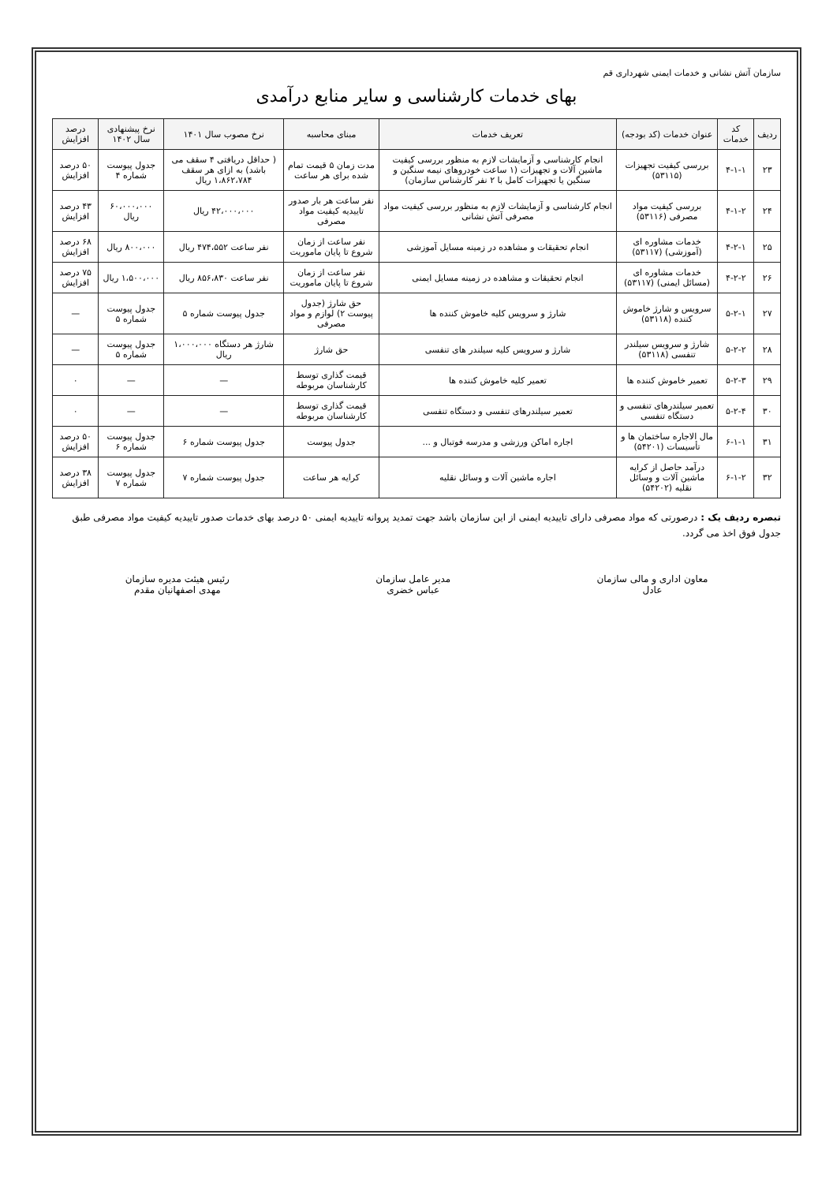سازمان آتش نشانی و خدمات ایمنی شهرداری قم
بهای خدمات کارشناسی و سایر منابع درآمدی
| ردیف | کد خدمات | عنوان خدمات (کد بودجه) | تعریف خدمات | مبنای محاسبه | نرخ مصوب سال ۱۴۰۱ | نرخ پیشنهادی سال ۱۴۰۲ | درصد افزایش |
| --- | --- | --- | --- | --- | --- | --- | --- |
| ۲۳ | ۴-۱-۱ | بررسی کیفیت تجهیزات (۵۳۱۱۵) | انجام کارشناسی و آزمایشات لازم به منظور بررسی کیفیت ماشین آلات و تجهیزات (۱ ساعت خودروهای نیمه سنگین و سنگین یا تجهیزات کامل با ۲ نفر کارشناس سازمان) | مدت زمان ۵ قیمت تمام شده برای هر ساعت | ( حداقل دریافتی ۴ سقف می باشد) به ازای هر سقف ۱،۸۶۲،۷۸۴ ریال | جدول پیوست شماره ۴ | ۵۰ درصد افزایش |
| ۲۴ | ۴-۱-۲ | بررسی کیفیت مواد مصرفی (۵۳۱۱۶) | انجام کارشناسی و آزمایشات لازم به منظور بررسی کیفیت مواد مصرفی آتش نشانی | نفر ساعت هر بار صدور تاییدیه کیفیت مواد مصرفی | ۴۲،۰۰۰،۰۰۰ ریال | ۶۰،۰۰۰،۰۰۰ ریال | ۴۳ درصد افزایش |
| ۲۵ | ۴-۲-۱ | خدمات مشاوره ای (آموزشی) (۵۳۱۱۷) | انجام تحقیقات و مشاهده در زمینه مسایل آموزشی | نفر ساعت از زمان شروع تا پایان ماموریت | نفر ساعت ۴۷۴،۵۵۲ ریال | ۸۰۰،۰۰۰ ریال | ۶۸ درصد افزایش |
| ۲۶ | ۴-۲-۲ | خدمات مشاوره ای (مسائل ایمنی) (۵۳۱۱۷) | انجام تحقیقات و مشاهده در زمینه مسایل ایمنی | نفر ساعت از زمان شروع تا پایان ماموریت | نفر ساعت ۸۵۶،۸۳۰ ریال | ۱،۵۰۰،۰۰۰ ریال | ۷۵ درصد افزایش |
| ۲۷ | ۵-۲-۱ | سرویس و شارژ خاموش کننده (۵۳۱۱۸) | شارژ و سرویس کلیه خاموش کننده ها | حق شارژ (جدول پیوست ۲) لوازم و مواد مصرفی | جدول پیوست شماره ۵ | جدول پیوست شماره ۵ | — |
| ۲۸ | ۵-۲-۲ | شارژ و سرویس سیلندر تنفسی (۵۳۱۱۸) | شارژ و سرویس کلیه سیلندر های تنفسی | حق شارژ | شارژ هر دستگاه ۱،۰۰۰،۰۰۰ ریال | جدول پیوست شماره ۵ | — |
| ۲۹ | ۵-۲-۳ | تعمیر خاموش کننده ها | تعمیر کلیه خاموش کننده ها | قیمت گذاری توسط کارشناسان مربوطه | — | — | ۰ |
| ۳۰ | ۵-۲-۴ | تعمیر سیلندرهای تنفسی و دستگاه تنفسی | تعمیر سیلندرهای تنفسی و دستگاه تنفسی | قیمت گذاری توسط کارشناسان مربوطه | — | — | ۰ |
| ۳۱ | ۶-۱-۱ | مال الاجاره ساختمان ها و تأسیسات (۵۴۲۰۱) | اجاره اماکن ورزشی و مدرسه فوتبال و ... | جدول پیوست | جدول پیوست شماره ۶ | جدول پیوست شماره ۶ | ۵۰ درصد افزایش |
| ۳۲ | ۶-۱-۲ | درآمد حاصل از کرایه ماشین آلات و وسائل نقلیه (۵۴۲۰۲) | اجاره ماشین آلات و وسائل نقلیه | کرایه هر ساعت | جدول پیوست شماره ۷ | جدول پیوست شماره ۷ | ۳۸ درصد افزایش |
تبصره ردیف یک : درصورتی که مواد مصرفی دارای تاییدیه ایمنی از این سازمان باشد جهت تمدید پروانه تاییدیه ایمنی ۵۰ درصد بهای خدمات صدور تاییدیه کیفیت مواد مصرفی طبق جدول فوق اخذ می گردد.
معاون اداری و مالی سازمان
عادل
مدیر عامل سازمان
عباس خضری
رئیس هیئت مدیره سازمان
مهدی اصفهانیان مقدم